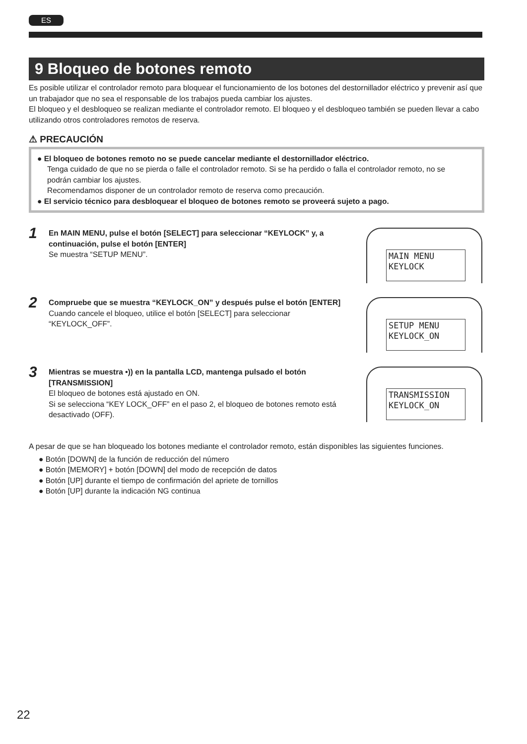ES
9 Bloqueo de botones remoto
Es posible utilizar el controlador remoto para bloquear el funcionamiento de los botones del destornillador eléctrico y prevenir así que un trabajador que no sea el responsable de los trabajos pueda cambiar los ajustes.
El bloqueo y el desbloqueo se realizan mediante el controlador remoto. El bloqueo y el desbloqueo también se pueden llevar a cabo utilizando otros controladores remotos de reserva.
⚠ PRECAUCIÓN
● El bloqueo de botones remoto no se puede cancelar mediante el destornillador eléctrico.
Tenga cuidado de que no se pierda o falle el controlador remoto. Si se ha perdido o falla el controlador remoto, no se podrán cambiar los ajustes.
Recomendamos disponer de un controlador remoto de reserva como precaución.
● El servicio técnico para desbloquear el bloqueo de botones remoto se proveerá sujeto a pago.
1
En MAIN MENU, pulse el botón [SELECT] para seleccionar “KEYLOCK” y, a continuación, pulse el botón [ENTER]
Se muestra “SETUP MENU”.
MAIN MENU
KEYLOCK
2
Compruebe que se muestra “KEYLOCK_ON” y después pulse el botón [ENTER]
Cuando cancele el bloqueo, utilice el botón [SELECT] para seleccionar “KEYLOCK_OFF”.
SETUP MENU
KEYLOCK_ON
3
Mientras se muestra •)) en la pantalla LCD, mantenga pulsado el botón [TRANSMISSION]
El bloqueo de botones está ajustado en ON.
Si se selecciona “KEY LOCK_OFF” en el paso 2, el bloqueo de botones remoto está desactivado (OFF).
TRANSMISSION
KEYLOCK_ON
A pesar de que se han bloqueado los botones mediante el controlador remoto, están disponibles las siguientes funciones.
● Botón [DOWN] de la función de reducción del número
● Botón [MEMORY] + botón [DOWN] del modo de recepción de datos
● Botón [UP] durante el tiempo de confirmación del apriete de tornillos
● Botón [UP] durante la indicación NG continua
22